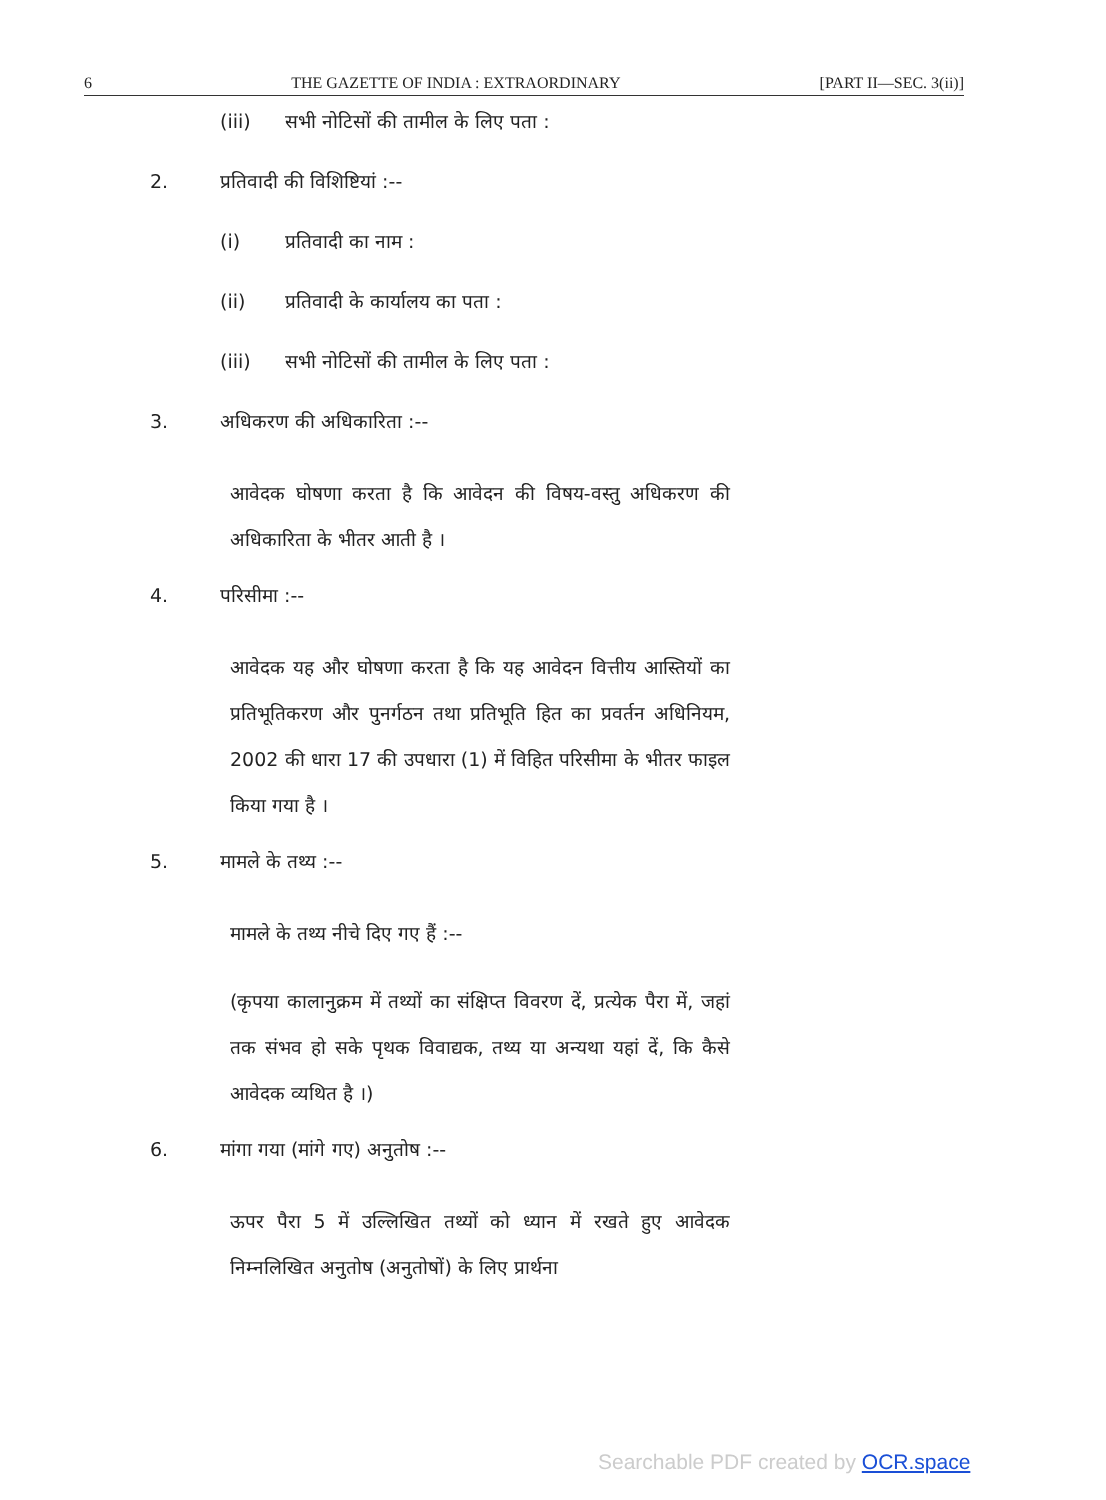6 THE GAZETTE OF INDIA : EXTRAORDINARY [PART II—SEC. 3(ii)]
(iii) सभी नोटिसों की तामील के लिए पता :
2. प्रतिवादी की विशिष्टियां :--
(i) प्रतिवादी का नाम :
(ii) प्रतिवादी के कार्यालय का पता :
(iii) सभी नोटिसों की तामील के लिए पता :
3. अधिकरण की अधिकारिता :--
आवेदक घोषणा करता है कि आवेदन की विषय-वस्तु अधिकरण की अधिकारिता के भीतर आती है ।
4. परिसीमा :--
आवेदक यह और घोषणा करता है कि यह आवेदन वित्तीय आस्तियों का प्रतिभूतिकरण और पुनर्गठन तथा प्रतिभूति हित का प्रवर्तन अधिनियम, 2002 की धारा 17 की उपधारा (1) में विहित परिसीमा के भीतर फाइल किया गया है ।
5. मामले के तथ्य :--
मामले के तथ्य नीचे दिए गए हैं :--
(कृपया कालानुक्रम में तथ्यों का संक्षिप्त विवरण दें, प्रत्येक पैरा में, जहां तक संभव हो सके पृथक विवाद्यक, तथ्य या अन्यथा यहां दें, कि कैसे आवेदक व्यथित है ।)
6. मांगा गया (मांगे गए) अनुतोष :--
ऊपर पैरा 5 में उल्लिखित तथ्यों को ध्यान में रखते हुए आवेदक निम्नलिखित अनुतोष (अनुतोषों) के लिए प्रार्थना
Searchable PDF created by OCR.space